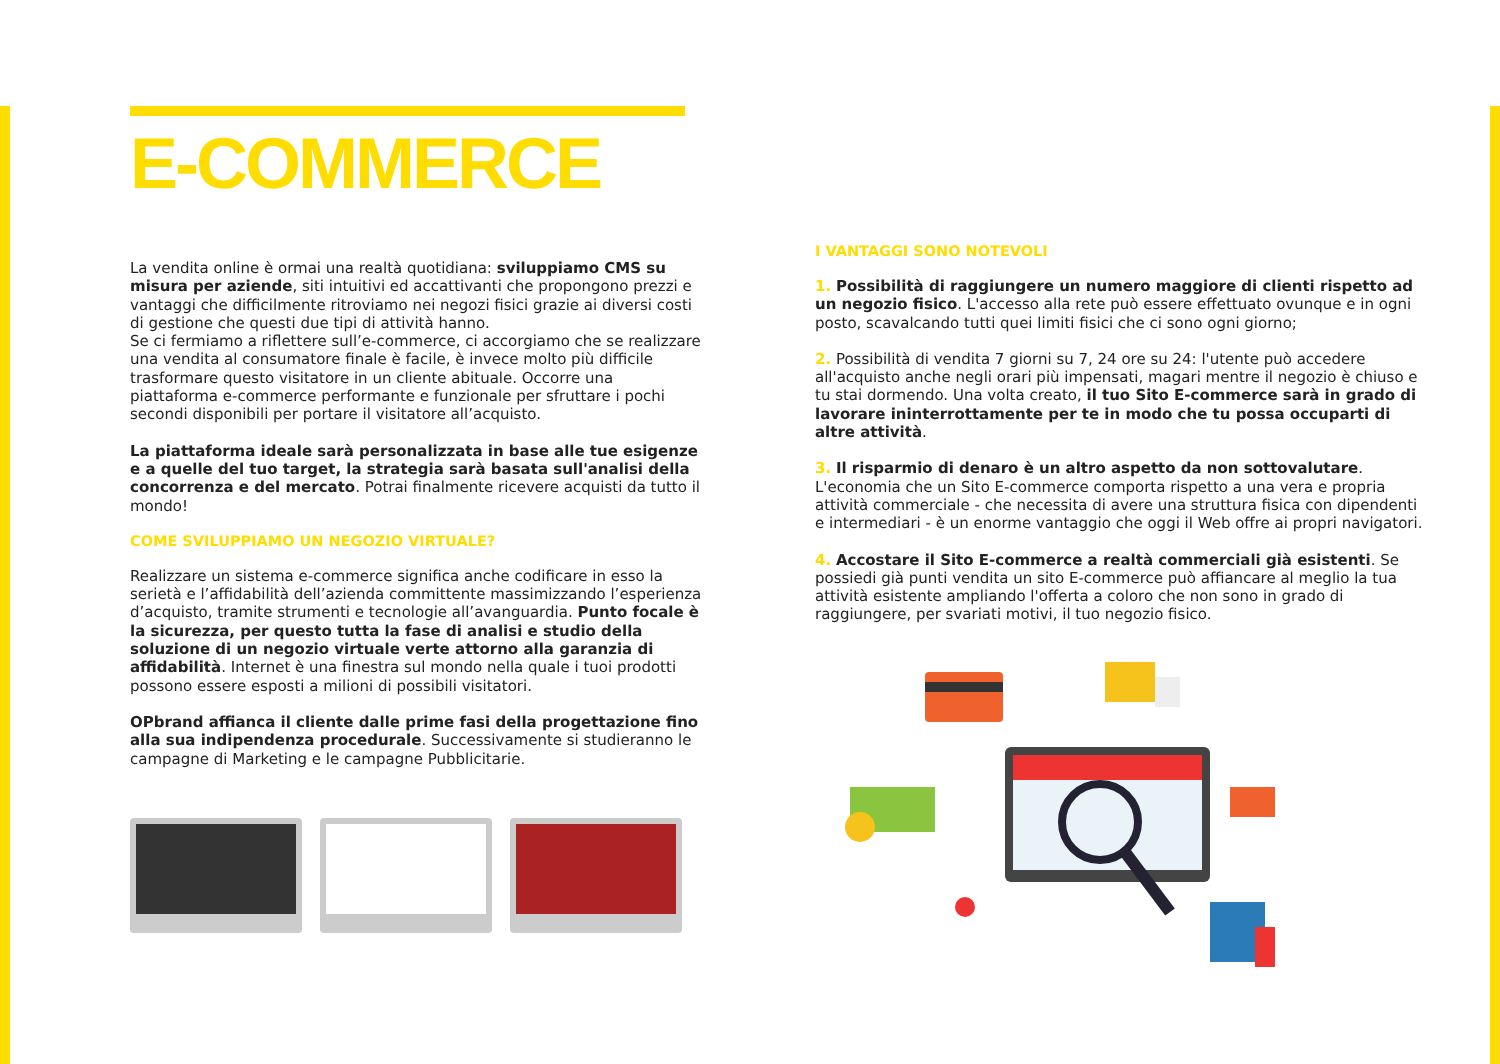E-COMMERCE
La vendita online è ormai una realtà quotidiana: sviluppiamo CMS su misura per aziende, siti intuitivi ed accattivanti che propongono prezzi e vantaggi che difficilmente ritroviamo nei negozi fisici grazie ai diversi costi di gestione che questi due tipi di attività hanno.
Se ci fermiamo a riflettere sull’e-commerce, ci accorgiamo che se realizzare una vendita al consumatore finale è facile, è invece molto più difficile trasformare questo visitatore in un cliente abituale. Occorre una piattaforma e-commerce performante e funzionale per sfruttare i pochi secondi disponibili per portare il visitatore all’acquisto.
La piattaforma ideale sarà personalizzata in base alle tue esigenze e a quelle del tuo target, la strategia sarà basata sull'analisi della concorrenza e del mercato. Potrai finalmente ricevere acquisti da tutto il mondo!
COME SVILUPPIAMO UN NEGOZIO VIRTUALE?
Realizzare un sistema e-commerce significa anche codificare in esso la serietà e l’affidabilità dell’azienda committente massimizzando l’esperienza d’acquisto, tramite strumenti e tecnologie all’avanguardia. Punto focale è la sicurezza, per questo tutta la fase di analisi e studio della soluzione di un negozio virtuale verte attorno alla garanzia di affidabilità. Internet è una finestra sul mondo nella quale i tuoi prodotti possono essere esposti a milioni di possibili visitatori.
OPbrand affianca il cliente dalle prime fasi della progettazione fino alla sua indipendenza procedurale. Successivamente si studieranno le campagne di Marketing e le campagne Pubblicitarie.
I VANTAGGI SONO NOTEVOLI
1. Possibilità di raggiungere un numero maggiore di clienti rispetto ad un negozio fisico. L'accesso alla rete può essere effettuato ovunque e in ogni posto, scavalcando tutti quei limiti fisici che ci sono ogni giorno;
2. Possibilità di vendita 7 giorni su 7, 24 ore su 24: l'utente può accedere all'acquisto anche negli orari più impensati, magari mentre il negozio è chiuso e tu stai dormendo. Una volta creato, il tuo Sito E-commerce sarà in grado di lavorare ininterrottamente per te in modo che tu possa occuparti di altre attività.
3. Il risparmio di denaro è un altro aspetto da non sottovalutare. L'economia che un Sito E-commerce comporta rispetto a una vera e propria attività commerciale - che necessita di avere una struttura fisica con dipendenti e intermediari - è un enorme vantaggio che oggi il Web offre ai propri navigatori.
4. Accostare il Sito E-commerce a realtà commerciali già esistenti. Se possiedi già punti vendita un sito E-commerce può affiancare al meglio la tua attività esistente ampliando l'offerta a coloro che non sono in grado di raggiungere, per svariati motivi, il tuo negozio fisico.